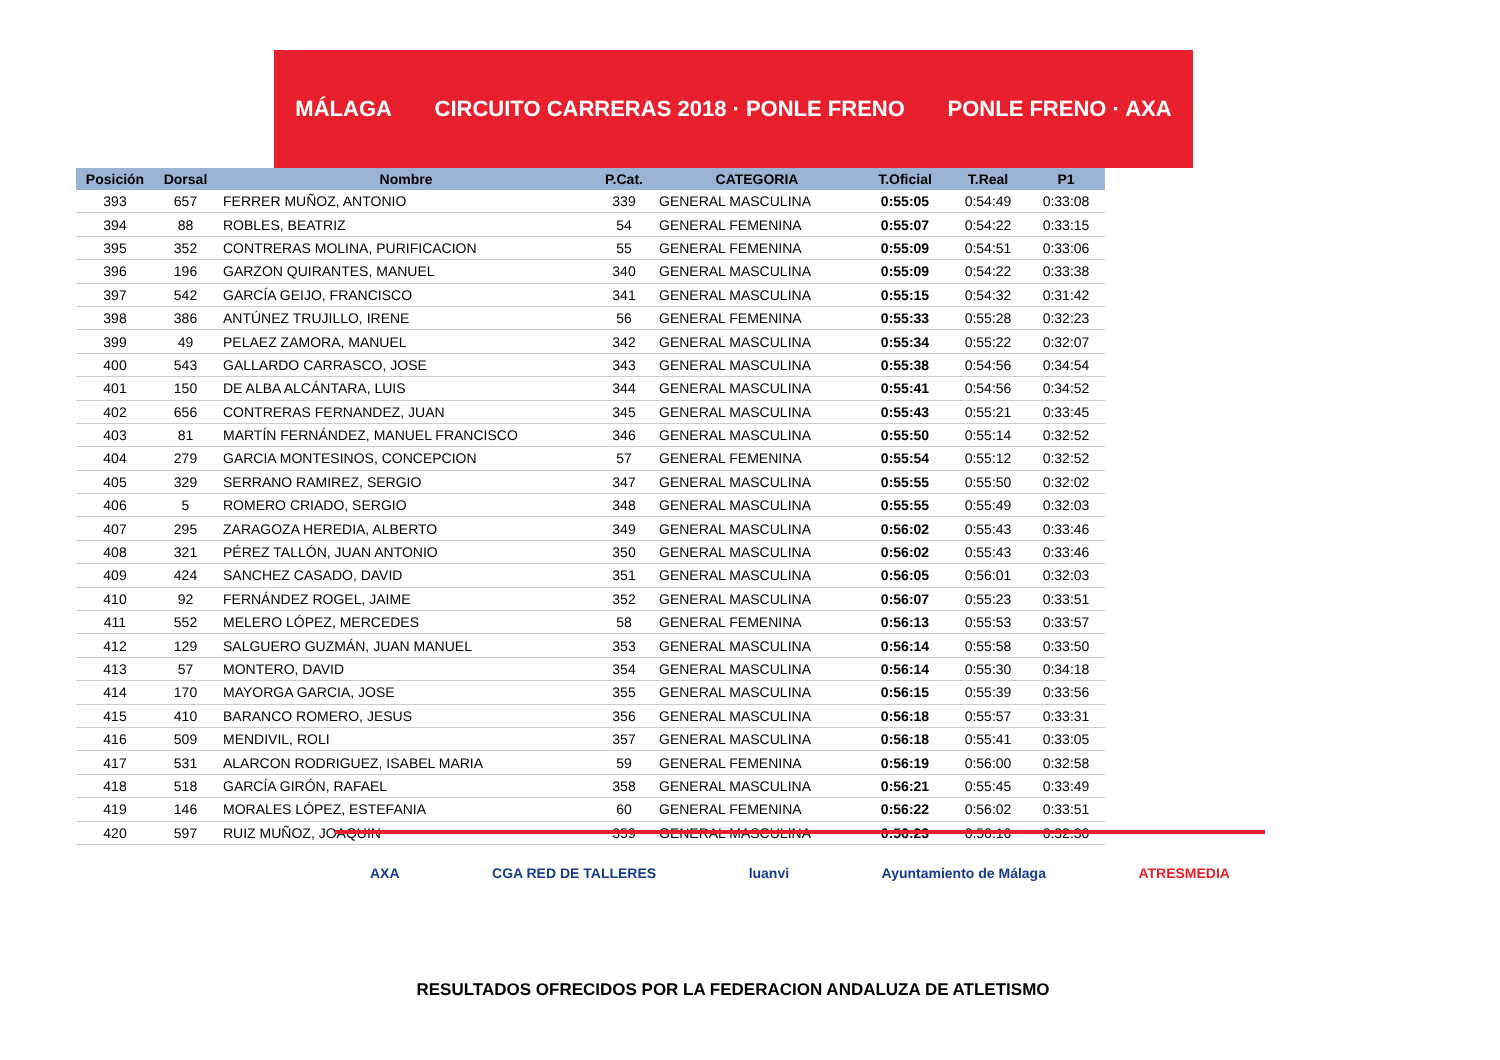MÁLAGA CIRCUITO CARRERAS 2018 · PONLE FRENO PONLE FRENO · AXA
| Posición | Dorsal | Nombre | P.Cat. | CATEGORIA | T.Oficial | T.Real | P1 |
| --- | --- | --- | --- | --- | --- | --- | --- |
| 393 | 657 | FERRER MUÑOZ, ANTONIO | 339 | GENERAL MASCULINA | 0:55:05 | 0:54:49 | 0:33:08 |
| 394 | 88 | ROBLES, BEATRIZ | 54 | GENERAL FEMENINA | 0:55:07 | 0:54:22 | 0:33:15 |
| 395 | 352 | CONTRERAS MOLINA, PURIFICACION | 55 | GENERAL FEMENINA | 0:55:09 | 0:54:51 | 0:33:06 |
| 396 | 196 | GARZON QUIRANTES, MANUEL | 340 | GENERAL MASCULINA | 0:55:09 | 0:54:22 | 0:33:38 |
| 397 | 542 | GARCÍA GEIJO, FRANCISCO | 341 | GENERAL MASCULINA | 0:55:15 | 0:54:32 | 0:31:42 |
| 398 | 386 | ANTÚNEZ TRUJILLO, IRENE | 56 | GENERAL FEMENINA | 0:55:33 | 0:55:28 | 0:32:23 |
| 399 | 49 | PELAEZ ZAMORA, MANUEL | 342 | GENERAL MASCULINA | 0:55:34 | 0:55:22 | 0:32:07 |
| 400 | 543 | GALLARDO CARRASCO, JOSE | 343 | GENERAL MASCULINA | 0:55:38 | 0:54:56 | 0:34:54 |
| 401 | 150 | DE ALBA ALCÁNTARA, LUIS | 344 | GENERAL MASCULINA | 0:55:41 | 0:54:56 | 0:34:52 |
| 402 | 656 | CONTRERAS FERNANDEZ, JUAN | 345 | GENERAL MASCULINA | 0:55:43 | 0:55:21 | 0:33:45 |
| 403 | 81 | MARTÍN FERNÁNDEZ, MANUEL FRANCISCO | 346 | GENERAL MASCULINA | 0:55:50 | 0:55:14 | 0:32:52 |
| 404 | 279 | GARCIA MONTESINOS, CONCEPCION | 57 | GENERAL FEMENINA | 0:55:54 | 0:55:12 | 0:32:52 |
| 405 | 329 | SERRANO RAMIREZ, SERGIO | 347 | GENERAL MASCULINA | 0:55:55 | 0:55:50 | 0:32:02 |
| 406 | 5 | ROMERO CRIADO, SERGIO | 348 | GENERAL MASCULINA | 0:55:55 | 0:55:49 | 0:32:03 |
| 407 | 295 | ZARAGOZA HEREDIA, ALBERTO | 349 | GENERAL MASCULINA | 0:56:02 | 0:55:43 | 0:33:46 |
| 408 | 321 | PÉREZ TALLÓN, JUAN ANTONIO | 350 | GENERAL MASCULINA | 0:56:02 | 0:55:43 | 0:33:46 |
| 409 | 424 | SANCHEZ CASADO, DAVID | 351 | GENERAL MASCULINA | 0:56:05 | 0:56:01 | 0:32:03 |
| 410 | 92 | FERNÁNDEZ ROGEL, JAIME | 352 | GENERAL MASCULINA | 0:56:07 | 0:55:23 | 0:33:51 |
| 411 | 552 | MELERO LÓPEZ, MERCEDES | 58 | GENERAL FEMENINA | 0:56:13 | 0:55:53 | 0:33:57 |
| 412 | 129 | SALGUERO GUZMÁN, JUAN MANUEL | 353 | GENERAL MASCULINA | 0:56:14 | 0:55:58 | 0:33:50 |
| 413 | 57 | MONTERO, DAVID | 354 | GENERAL MASCULINA | 0:56:14 | 0:55:30 | 0:34:18 |
| 414 | 170 | MAYORGA GARCIA, JOSE | 355 | GENERAL MASCULINA | 0:56:15 | 0:55:39 | 0:33:56 |
| 415 | 410 | BARANCO ROMERO, JESUS | 356 | GENERAL MASCULINA | 0:56:18 | 0:55:57 | 0:33:31 |
| 416 | 509 | MENDIVIL, ROLI | 357 | GENERAL MASCULINA | 0:56:18 | 0:55:41 | 0:33:05 |
| 417 | 531 | ALARCON RODRIGUEZ, ISABEL MARIA | 59 | GENERAL FEMENINA | 0:56:19 | 0:56:00 | 0:32:58 |
| 418 | 518 | GARCÍA GIRÓN, RAFAEL | 358 | GENERAL MASCULINA | 0:56:21 | 0:55:45 | 0:33:49 |
| 419 | 146 | MORALES LÓPEZ, ESTEFANIA | 60 | GENERAL FEMENINA | 0:56:22 | 0:56:02 | 0:33:51 |
| 420 | 597 | RUIZ MUÑOZ, JOAQUIN | 359 | GENERAL MASCULINA | 0:56:23 | 0:56:16 | 0:32:30 |
AXA CGA RED DE TALLERES luanvi Ayuntamiento de Málaga ATRESMEDIA
RESULTADOS OFRECIDOS POR LA FEDERACION ANDALUZA DE ATLETISMO